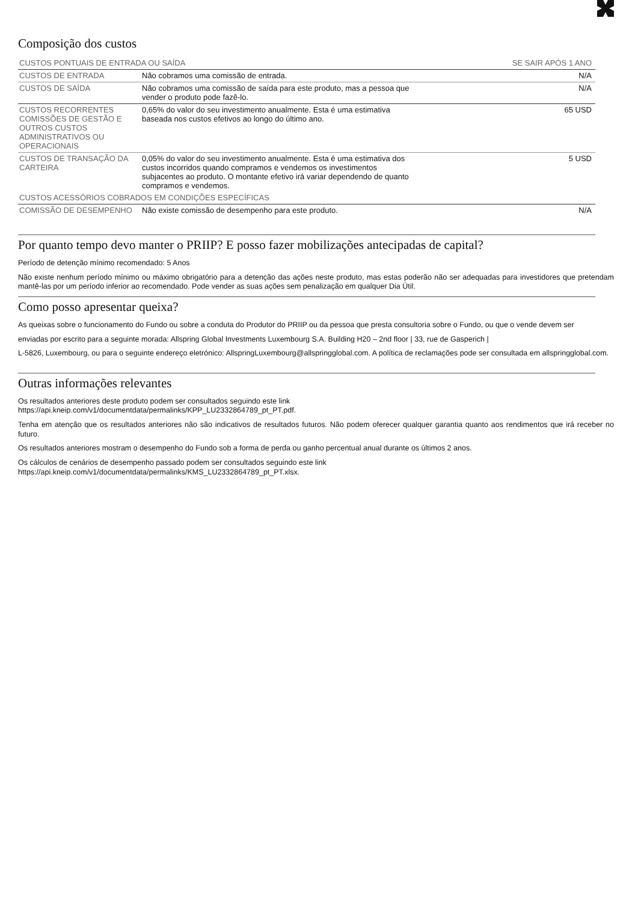Composição dos custos
| CUSTOS PONTUAIS DE ENTRADA OU SAÍDA | | SE SAIR APÓS 1 ANO |
| --- | --- | --- |
| CUSTOS DE ENTRADA | Não cobramos uma comissão de entrada. | N/A |
| CUSTOS DE SAÍDA | Não cobramos uma comissão de saída para este produto, mas a pessoa que vender o produto pode fazê-lo. | N/A |
| CUSTOS RECORRENTES COMISSÕES DE GESTÃO E OUTROS CUSTOS ADMINISTRATIVOS OU OPERACIONAIS | 0,65% do valor do seu investimento anualmente. Esta é uma estimativa baseada nos custos efetivos ao longo do último ano. | 65 USD |
| CUSTOS DE TRANSAÇÃO DA CARTEIRA | 0,05% do valor do seu investimento anualmente. Esta é uma estimativa dos custos incorridos quando compramos e vendemos os investimentos subjacentes ao produto. O montante efetivo irá variar dependendo de quanto compramos e vendemos. | 5 USD |
| CUSTOS ACESSÓRIOS COBRADOS EM CONDIÇÕES ESPECÍFICAS | | |
| COMISSÃO DE DESEMPENHO | Não existe comissão de desempenho para este produto. | N/A |
Por quanto tempo devo manter o PRIIP? E posso fazer mobilizações antecipadas de capital?
Período de detenção mínimo recomendado: 5 Anos
Não existe nenhum período mínimo ou máximo obrigatório para a detenção das ações neste produto, mas estas poderão não ser adequadas para investidores que pretendam mantê-las por um período inferior ao recomendado. Pode vender as suas ações sem penalização em qualquer Dia Útil.
Como posso apresentar queixa?
As queixas sobre o funcionamento do Fundo ou sobre a conduta do Produtor do PRIIP ou da pessoa que presta consultoria sobre o Fundo, ou que o vende devem ser
enviadas por escrito para a seguinte morada: Allspring Global Investments Luxembourg S.A. Building H20 – 2nd floor | 33, rue de Gasperich |
L-5826, Luxembourg, ou para o seguinte endereço eletrónico: AllspringLuxembourg@allspringglobal.com. A política de reclamações pode ser consultada em allspringglobal.com.
Outras informações relevantes
Os resultados anteriores deste produto podem ser consultados seguindo este link
https://api.kneip.com/v1/documentdata/permalinks/KPP_LU2332864789_pt_PT.pdf.
Tenha em atenção que os resultados anteriores não são indicativos de resultados futuros. Não podem oferecer qualquer garantia quanto aos rendimentos que irá receber no futuro.
Os resultados anteriores mostram o desempenho do Fundo sob a forma de perda ou ganho percentual anual durante os últimos 2 anos.
Os cálculos de cenários de desempenho passado podem ser consultados seguindo este link
https://api.kneip.com/v1/documentdata/permalinks/KMS_LU2332864789_pt_PT.xlsx.